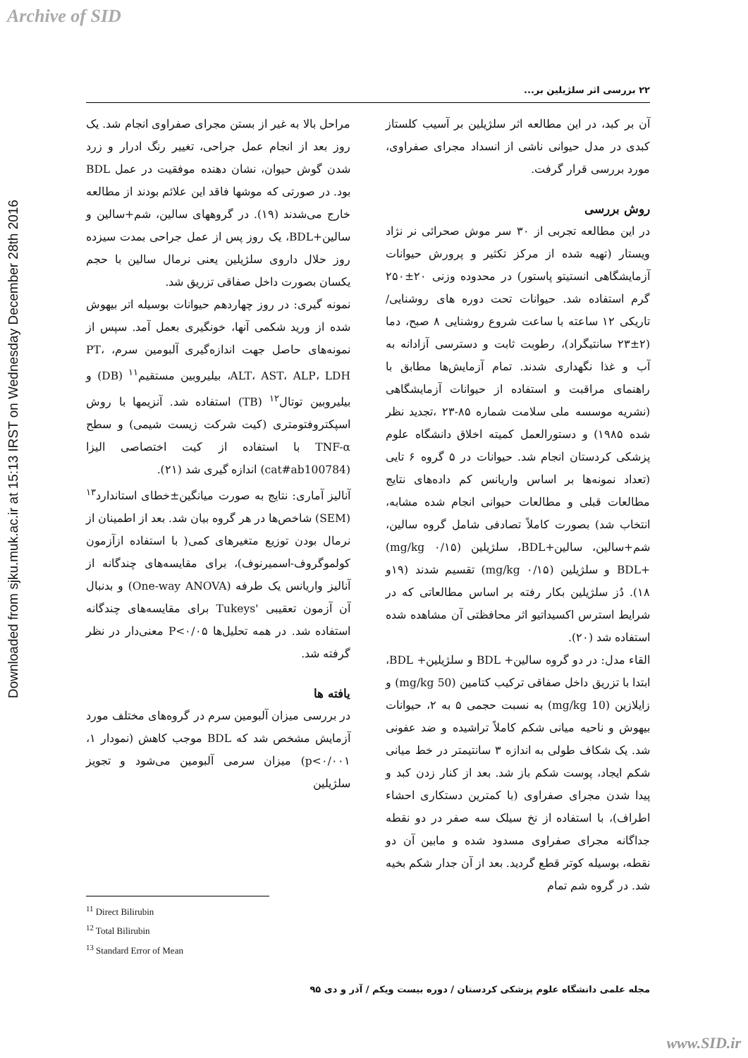Archive of SID
Downloaded from sjku.muk.ac.ir at 15:13 IRST on Wednesday December 28th 2016
۲۲ بررسی اثر سلژیلین بر...
آن بر کبد، در این مطالعه اثر سلژیلین بر آسیب کلستاز کبدی در مدل حیوانی ناشی از انسداد مجرای صفراوی، مورد بررسی قرار گرفت.
روش بررسی
در این مطالعه تجربی از ۳۰ سر موش صحرائی نر نژاد ویستار (تهیه شده از مرکز تکثیر و پرورش حیوانات آزمایشگاهی انستیتو پاستور) در محدوده وزنی ۲۰±۲۵۰ گرم استفاده شد. حیوانات تحت دوره های روشنایی/ تاریکی ۱۲ ساعته با ساعت شروع روشنایی ۸ صبح، دما (۲±۲۳ سانتیگراد)، رطوبت ثابت و دسترسی آزادانه به آب و غذا نگهداری شدند. تمام آزمایش‌ها مطابق با راهنمای مراقبت و استفاده از حیوانات آزمایشگاهی (نشریه موسسه ملی سلامت شماره ۸۵-۲۳ ،تجدید نظر شده ۱۹۸۵) و دستورالعمل کمیته اخلاق دانشگاه علوم پزشکی کردستان انجام شد. حیوانات در ۵ گروه ۶ تایی (تعداد نمونه‌ها بر اساس واریانس کم داده‌های نتایج مطالعات قبلی و مطالعات حیوانی انجام شده مشابه، انتخاب شد) بصورت کاملاً تصادفی شامل گروه سالین، شم+سالین، سالین+BDL، سلژیلین (۰/۱۵ mg/kg) +BDL و سلژیلین (mg/kg ۰/۱۵) تقسیم شدند (۱۹و ۱۸). دُز سلژیلین بکار رفته بر اساس مطالعاتی که در شرایط استرس اکسیداتیو اثر محافظتی آن مشاهده شده استفاده شد (۲۰).
القاء مدل: در دو گروه سالین+ BDL و سلژیلین+ BDL، ابتدا با تزریق داخل صفاقی ترکیب کتامین (50 mg/kg) و زایلازین (10 mg/kg) به نسبت حجمی ۵ به ۲، حیوانات بیهوش و ناحیه میانی شکم کاملاً تراشیده و ضد عفونی شد. یک شکاف طولی به اندازه ۳ سانتیمتر در خط میانی شکم ایجاد، پوست شکم باز شد. بعد از کنار زدن کبد و پیدا شدن مجرای صفراوی (با کمترین دستکاری احشاء اطراف)، با استفاده از نخ سیلک سه صفر در دو نقطه جداگانه مجرای صفراوی مسدود شده و مابین آن دو نقطه، بوسیله کوتر قطع گردید. بعد از آن جدار شکم بخیه شد. در گروه شم تمام
مراحل بالا به غیر از بستن مجرای صفراوی انجام شد. یک روز بعد از انجام عمل جراحی، تغییر رنگ ادرار و زرد شدن گوش حیوان، نشان دهنده موفقیت در عمل BDL بود. در صورتی که موشها فاقد این علائم بودند از مطالعه خارج می‌شدند (۱۹). در گروههای سالین، شم+سالین و سالین+BDL، یک روز پس از عمل جراحی بمدت سیزده روز حلال داروی سلژیلین یعنی نرمال سالین با حجم یکسان بصورت داخل صفاقی تزریق شد.
نمونه گیری: در روز چهاردهم حیوانات بوسیله اتر بیهوش شده از ورید شکمی آنها، خونگیری بعمل آمد. سپس از نمونه‌های حاصل جهت اندازه‌گیری آلبومین سرم، PT، ALT، AST، ALP، LDH، بیلیروبین مستقیم<sup>۱۱</sup> (DB) و بیلیروبین توتال<sup>۱۲</sup> (TB) استفاده شد. آنزیمها با روش اسپکتروفتومتری (کیت شرکت زیست شیمی) و سطح TNF-α با استفاده از کیت اختصاصی الیزا (cat#ab100784) اندازه گیری شد (۲۱).
آنالیز آماری: نتایج به صورت میانگین±خطای استاندارد<sup>۱۳</sup> (SEM) شاخص‌ها در هر گروه بیان شد. بعد از اطمینان از نرمال بودن توزیع متغیرهای کمی( با استفاده ازآزمون کولموگروف-اسمیرنوف)، برای مقایسه‌های چندگانه از آنالیز واریانس یک طرفه (One-way ANOVA) و بدنبال آن آزمون تعقیبی 'Tukeys برای مقایسه‌های چندگانه استفاده شد. در همه تحلیل‌ها P<۰/۰۵ معنی‌دار در نظر گرفته شد.
یافته ها
در بررسی میزان آلبومین سرم در گروه‌های مختلف مورد آزمایش مشخص شد که BDL موجب کاهش (نمودار ۱، p<۰/۰۰۱) میزان سرمی آلبومین می‌شود و تجویز سلژیلین
<sup>11</sup> Direct Bilirubin
<sup>12</sup> Total Bilirubin
<sup>13</sup> Standard Error of Mean
مجله علمی دانشگاه علوم پزشکی کردستان / دوره بیست ویکم / آذر و دی ۹۵
www.SID.ir